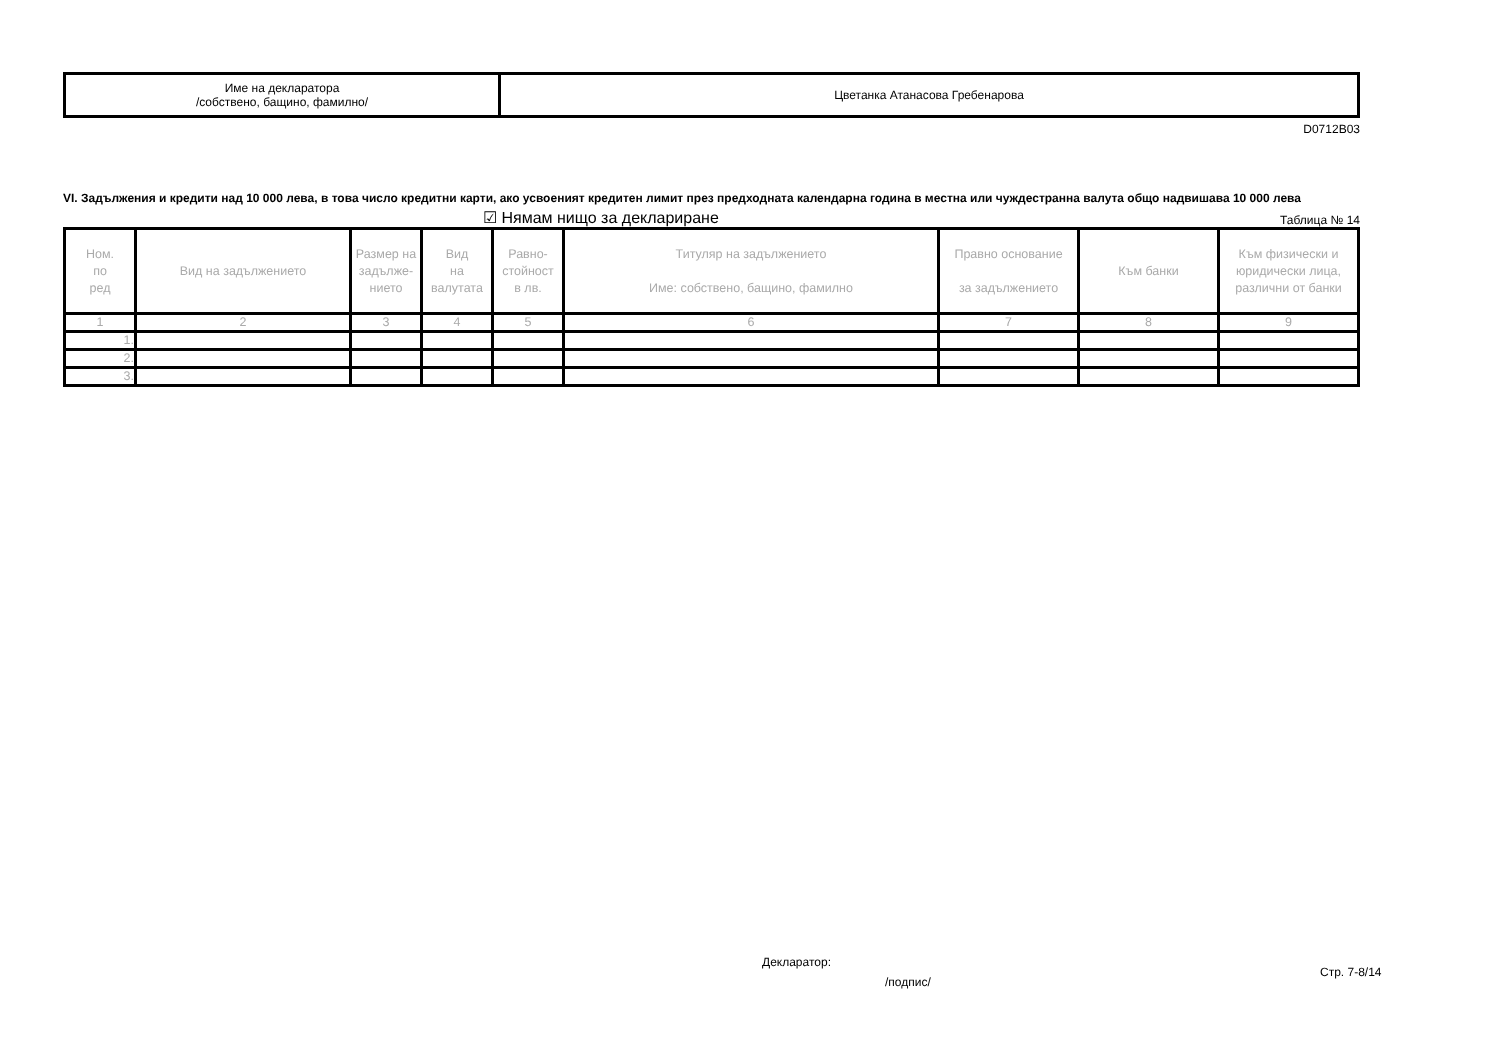| Име на декларатора /собствено, бащино, фамилно/ | Цветанка Атанасова Гребенарова |
D0712B03
VI. Задължения и кредити над 10 000 лева, в това число кредитни карти, ако усвоеният кредитен лимит през предходната календарна година в местна или чуждестранна валута общо надвишава 10 000 лева
☑ Нямам нищо за деклариране Таблица № 14
| Ном. по ред | Вид на задължението | Размер на задълже-нието | Вид на валутата | Равно- стойност в лв. | Титуляр на задължението Име: собствено, бащино, фамилно | Правно основание за задължението | Към банки | Към физически и юридически лица, различни от банки |
| --- | --- | --- | --- | --- | --- | --- | --- | --- |
| 1 | 2 | 3 | 4 | 5 | 6 | 7 | 8 | 9 |
| 1. | | | | | | | | |
| 2. | | | | | | | | |
| 3. | | | | | | | | |
Декларатор:
/подпис/
Стр. 7-8/14